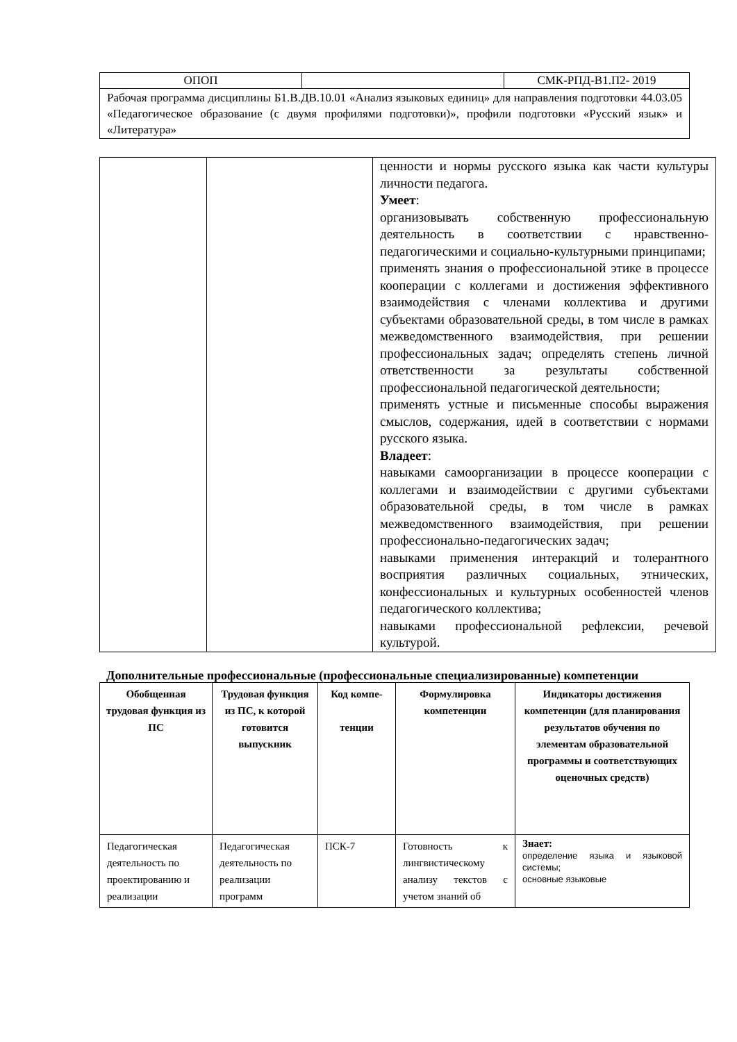| ОПОП | | СМК-РПД-В1.П2- 2019 |
| Рабочая программа дисциплины Б1.В.ДВ.10.01 «Анализ языковых единиц» для направления подготовки 44.03.05 «Педагогическое образование (с двумя профилями подготовки)», профили подготовки «Русский язык» и «Литература» | | |
| | | ценности и нормы русского языка как части культуры личности педагога. Умеет : организовывать собственную профессиональную деятельность в соответствии с нравственно-педагогическими и социально-культурными принципами; применять знания о профессиональной этике в процессе кооперации с коллегами и достижения эффективного взаимодействия с членами коллектива и другими субъектами образовательной среды, в том числе в рамках межведомственного взаимодействия, при решении профессиональных задач; определять степень личной ответственности за результаты собственной профессиональной педагогической деятельности; применять устные и письменные способы выражения смыслов, содержания, идей в соответствии с нормами русского языка. Владеет : навыками самоорганизации в процессе кооперации с коллегами и взаимодействии с другими субъектами образовательной среды, в том числе в рамках межведомственного взаимодействия, при решении профессионально-педагогических задач; навыками применения интеракций и толерантного восприятия различных социальных, этнических, конфессиональных и культурных особенностей членов педагогического коллектива; навыками профессиональной рефлексии, речевой культурой. |
Дополнительные профессиональные (профессиональные специализированные) компетенции
| Обобщенная трудовая функция из ПС | Трудовая функция из ПС, к которой готовится выпускник | Код компе- тенции | Формулировка компетенции | Индикаторы достижения компетенции (для планирования результатов обучения по элементам образовательной программы и соответствующих оценочных средств) |
| --- | --- | --- | --- | --- |
| Педагогическая деятельность по проектированию и реализации | Педагогическая деятельность по реализации программ | ПСК-7 | Готовность к лингвистическому анализу текстов с учетом знаний об | Знает: определение языка и языковой системы; основные языковые |